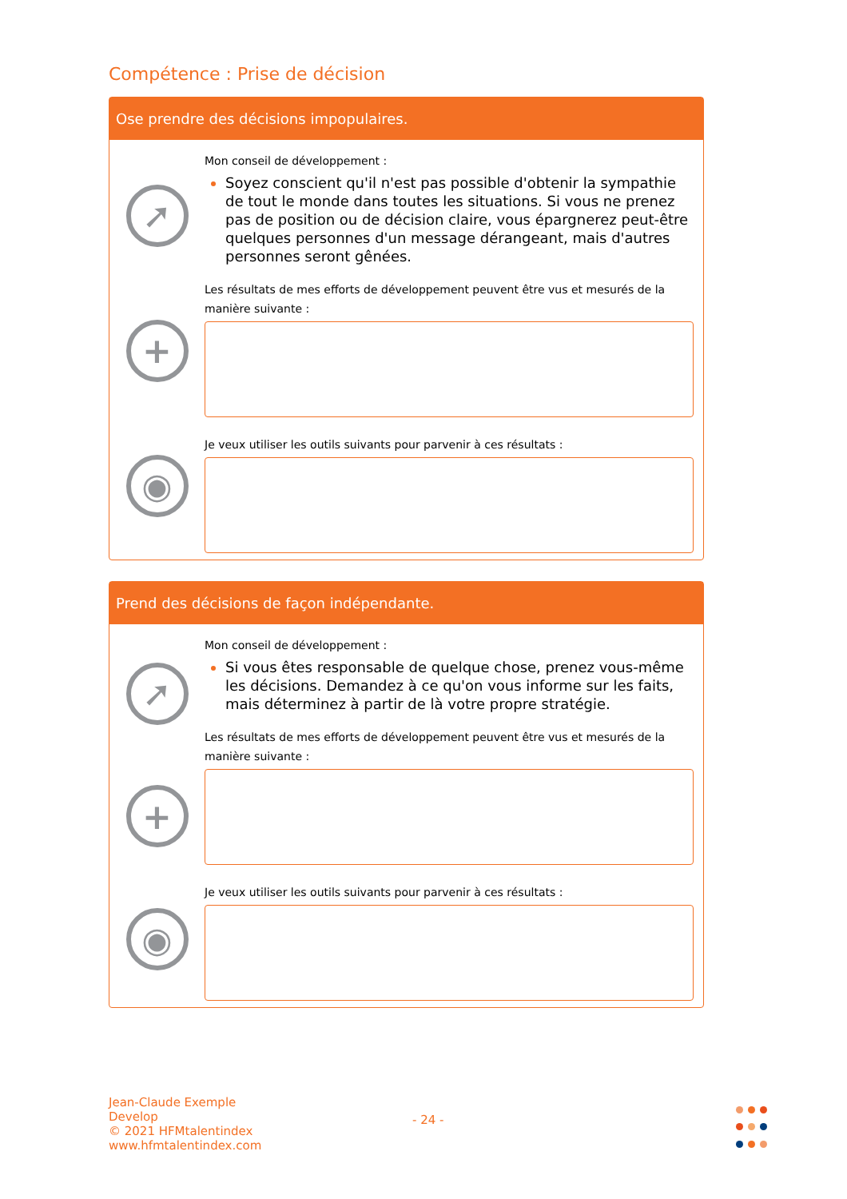Compétence : Prise de décision
Ose prendre des décisions impopulaires.
➚
+
◉
Mon conseil de développement :
Soyez conscient qu'il n'est pas possible d'obtenir la sympathie de tout le monde dans toutes les situations. Si vous ne prenez pas de position ou de décision claire, vous épargnerez peut-être quelques personnes d'un message dérangeant, mais d'autres personnes seront gênées.
Les résultats de mes efforts de développement peuvent être vus et mesurés de la manière suivante :
Je veux utiliser les outils suivants pour parvenir à ces résultats :
Prend des décisions de façon indépendante.
➚
+
◉
Mon conseil de développement :
Si vous êtes responsable de quelque chose, prenez vous-même les décisions. Demandez à ce qu'on vous informe sur les faits, mais déterminez à partir de là votre propre stratégie.
Les résultats de mes efforts de développement peuvent être vus et mesurés de la manière suivante :
Je veux utiliser les outils suivants pour parvenir à ces résultats :
Jean-Claude Exemple
Develop
© 2021 HFMtalentindex
www.hfmtalentindex.com
- 24 -